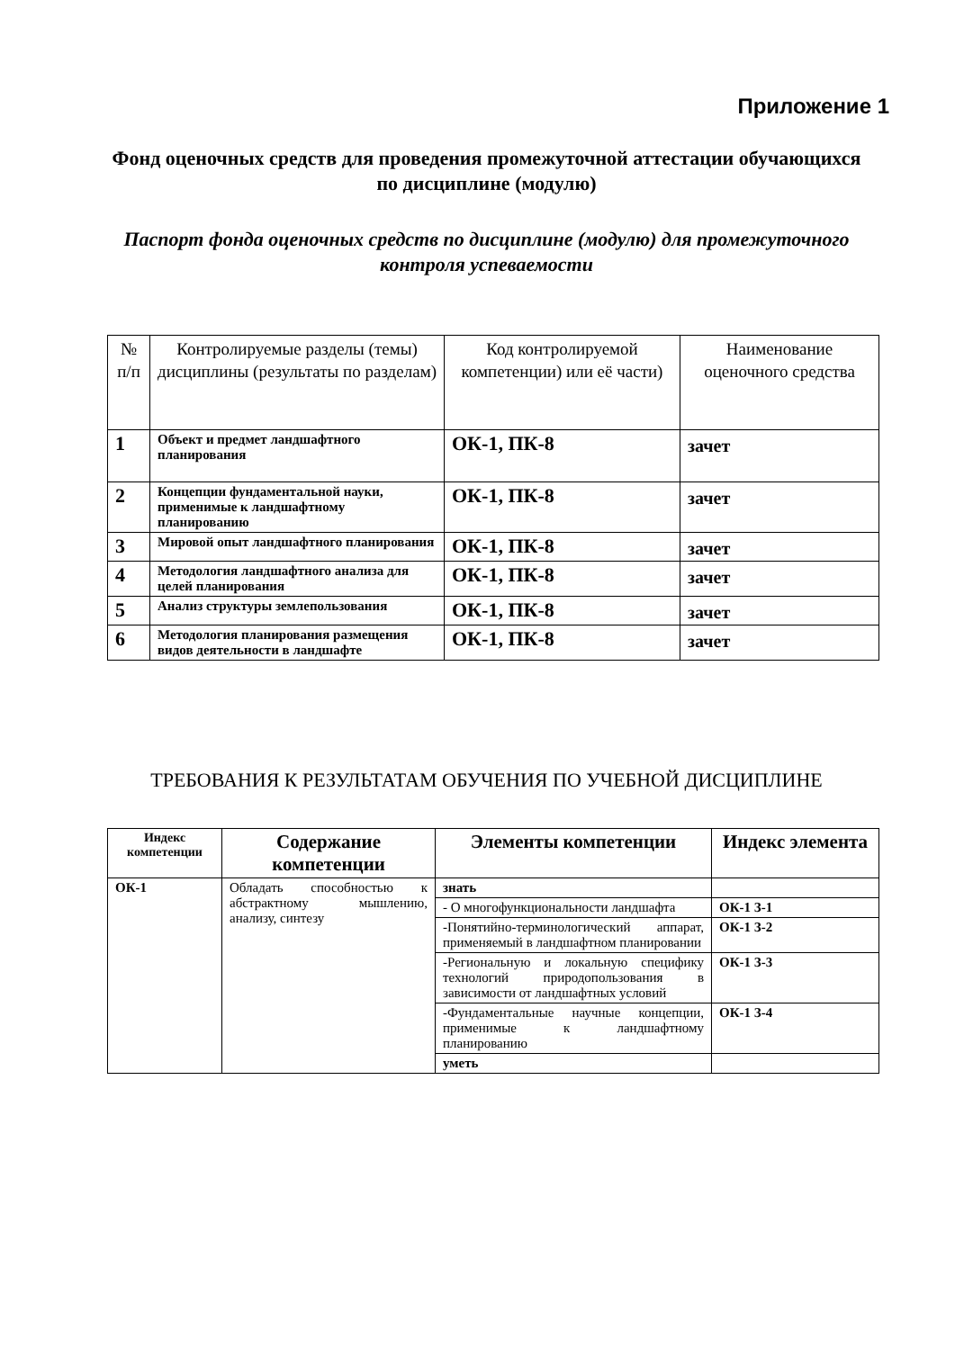Приложение 1
Фонд оценочных средств для проведения промежуточной аттестации обучающихся по дисциплине (модулю)
Паспорт фонда оценочных средств по дисциплине (модулю) для промежуточного контроля успеваемости
| № п/п | Контролируемые разделы (темы) дисциплины (результаты по разделам) | Код контролируемой компетенции) или её части) | Наименование оценочного средства |
| --- | --- | --- | --- |
| 1 | Объект и предмет ландшафтного планирования | ОК-1, ПК-8 | зачет |
| 2 | Концепции фундаментальной науки, применимые к ландшафтному планированию | ОК-1, ПК-8 | зачет |
| 3 | Мировой опыт ландшафтного планирования | ОК-1, ПК-8 | зачет |
| 4 | Методология ландшафтного анализа для целей планирования | ОК-1, ПК-8 | зачет |
| 5 | Анализ структуры землепользования | ОК-1, ПК-8 | зачет |
| 6 | Методология планирования размещения видов деятельности в ландшафте | ОК-1, ПК-8 | зачет |
ТРЕБОВАНИЯ К РЕЗУЛЬТАТАМ ОБУЧЕНИЯ ПО УЧЕБНОЙ ДИСЦИПЛИНЕ
| Индекс компетенции | Содержание компетенции | Элементы компетенции | Индекс элемента |
| --- | --- | --- | --- |
| ОК-1 | Обладать способностью к абстрактному мышлению, анализу, синтезу | знать | |
| | | - О многофункциональности ландшафта | ОК-1 З-1 |
| | | -Понятийно-терминологический аппарат, применяемый в ландшафтном планировании | ОК-1 З-2 |
| | | -Региональную и локальную специфику технологий природопользования в зависимости от ландшафтных условий | ОК-1 З-3 |
| | | -Фундаментальные научные концепции, применимые к ландшафтному планированию | ОК-1 З-4 |
| | | уметь | |